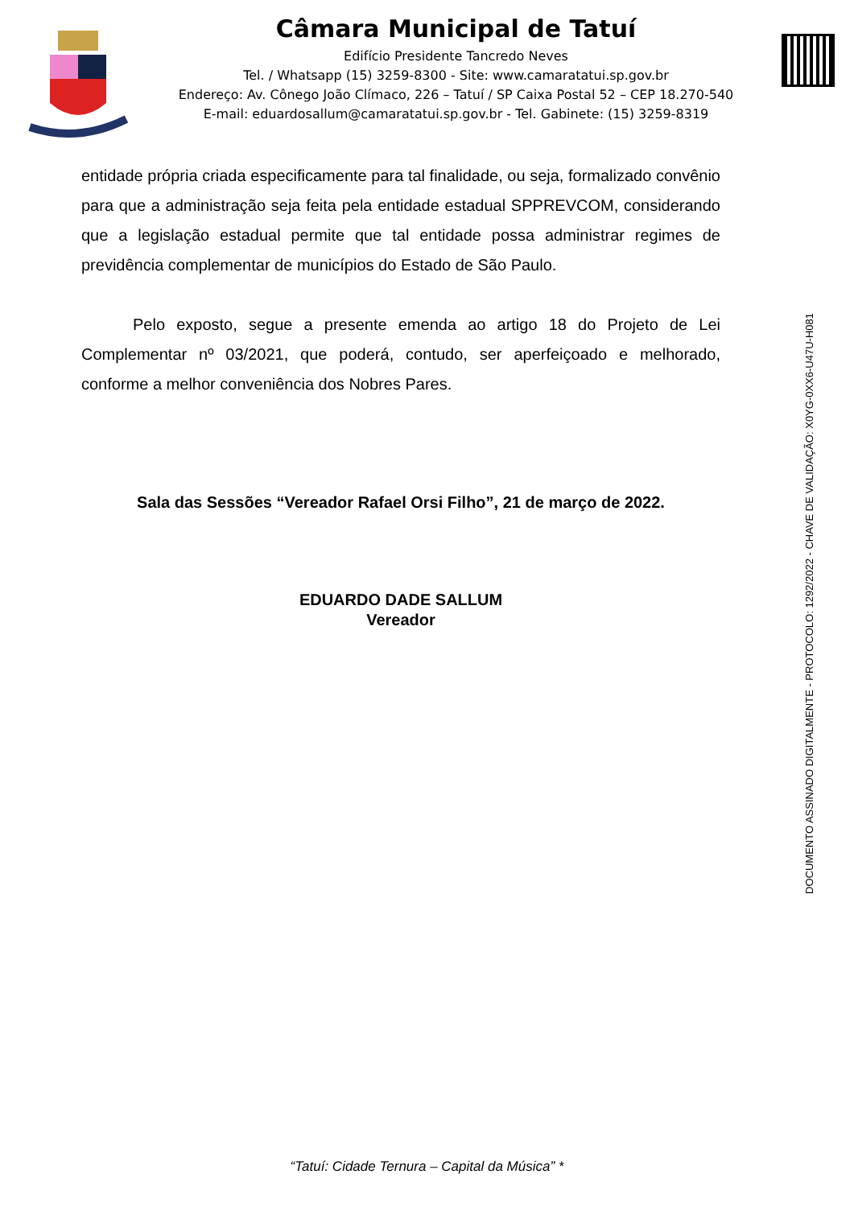Câmara Municipal de Tatuí
Edifício Presidente Tancredo Neves
Tel. / Whatsapp (15) 3259-8300 - Site: www.camaratatui.sp.gov.br
Endereço: Av. Cônego João Clímaco, 226 – Tatuí / SP Caixa Postal 52 – CEP 18.270-540
E-mail: eduardosallum@camaratatui.sp.gov.br - Tel. Gabinete: (15) 3259-8319
entidade própria criada especificamente para tal finalidade, ou seja, formalizado convênio para que a administração seja feita pela entidade estadual SPPREVCOM, considerando que a legislação estadual permite que tal entidade possa administrar regimes de previdência complementar de municípios do Estado de São Paulo.
Pelo exposto, segue a presente emenda ao artigo 18 do Projeto de Lei Complementar nº 03/2021, que poderá, contudo, ser aperfeiçoado e melhorado, conforme a melhor conveniência dos Nobres Pares.
Sala das Sessões “Vereador Rafael Orsi Filho”, 21 de março de 2022.
EDUARDO DADE SALLUM
Vereador
DOCUMENTO ASSINADO DIGITALMENTE - PROTOCOLO: 1292/2022 - CHAVE DE VALIDAÇÃO: X0YG-0XX6-U47U-H081
“Tatuí: Cidade Ternura – Capital da Música” *